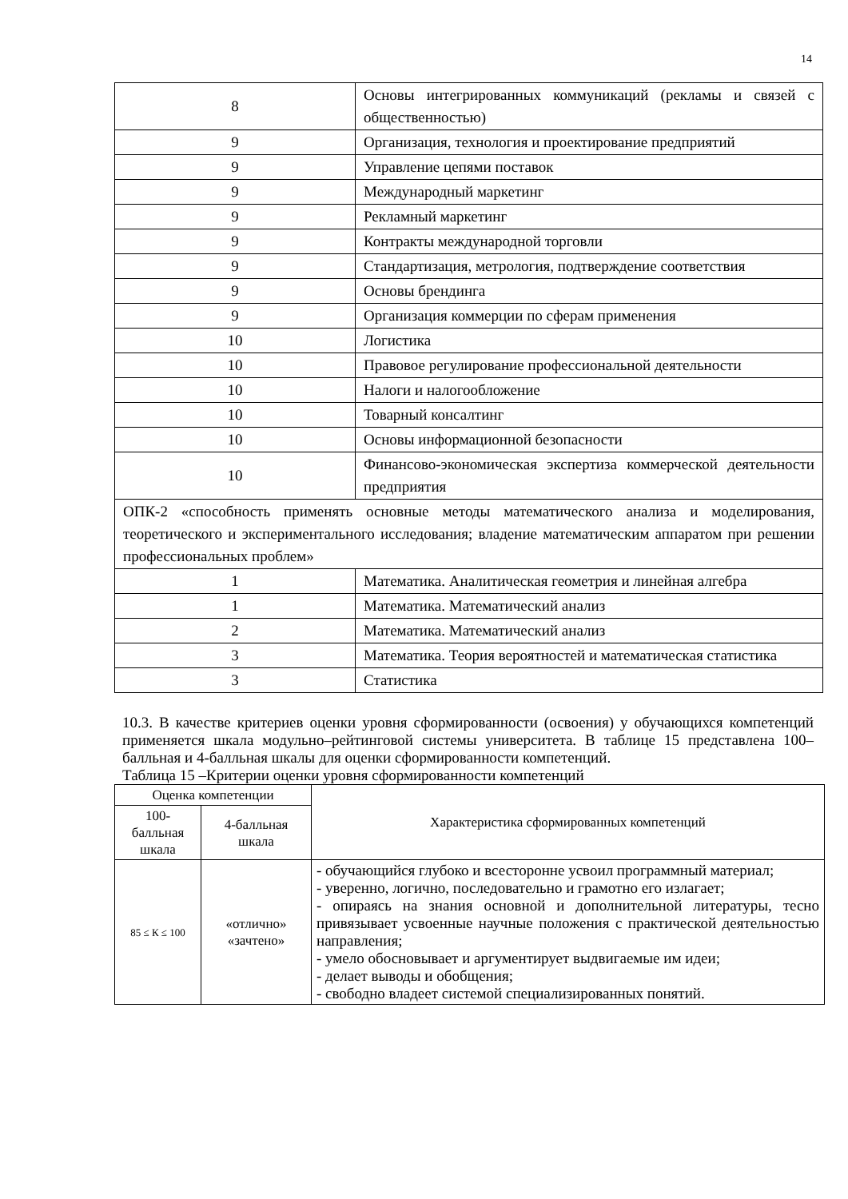14
| 8 | Основы интегрированных коммуникаций (рекламы и связей с общественностью) |
| 9 | Организация, технология и проектирование предприятий |
| 9 | Управление цепями поставок |
| 9 | Международный маркетинг |
| 9 | Рекламный маркетинг |
| 9 | Контракты международной торговли |
| 9 | Стандартизация, метрология, подтверждение соответствия |
| 9 | Основы брендинга |
| 9 | Организация коммерции по сферам применения |
| 10 | Логистика |
| 10 | Правовое регулирование профессиональной деятельности |
| 10 | Налоги и налогообложение |
| 10 | Товарный консалтинг |
| 10 | Основы информационной безопасности |
| 10 | Финансово-экономическая экспертиза коммерческой деятельности предприятия |
| ОПК-2 «способность применять основные методы математического анализа и моделирования, теоретического и экспериментального исследования; владение математическим аппаратом при решении профессиональных проблем» | |
| 1 | Математика. Аналитическая геометрия и линейная алгебра |
| 1 | Математика. Математический анализ |
| 2 | Математика. Математический анализ |
| 3 | Математика. Теория вероятностей и математическая статистика |
| 3 | Статистика |
10.3. В качестве критериев оценки уровня сформированности (освоения) у обучающихся компетенций применяется шкала модульно–рейтинговой системы университета. В таблице 15 представлена 100–балльная и 4-балльная шкалы для оценки сформированности компетенций.
Таблица 15 –Критерии оценки уровня сформированности компетенций
| Оценка компетенции | | Характеристика сформированных компетенций |
| --- | --- | --- |
| 100-балльная шкала | 4-балльная шкала | |
| 85 ≤ К ≤ 100 | «отлично» «зачтено» | - обучающийся глубоко и всесторонне усвоил программный материал; - уверенно, логично, последовательно и грамотно его излагает; - опираясь на знания основной и дополнительной литературы, тесно привязывает усвоенные научные положения с практической деятельностью направления; - умело обосновывает и аргументирует выдвигаемые им идеи; - делает выводы и обобщения; - свободно владеет системой специализированных понятий. |